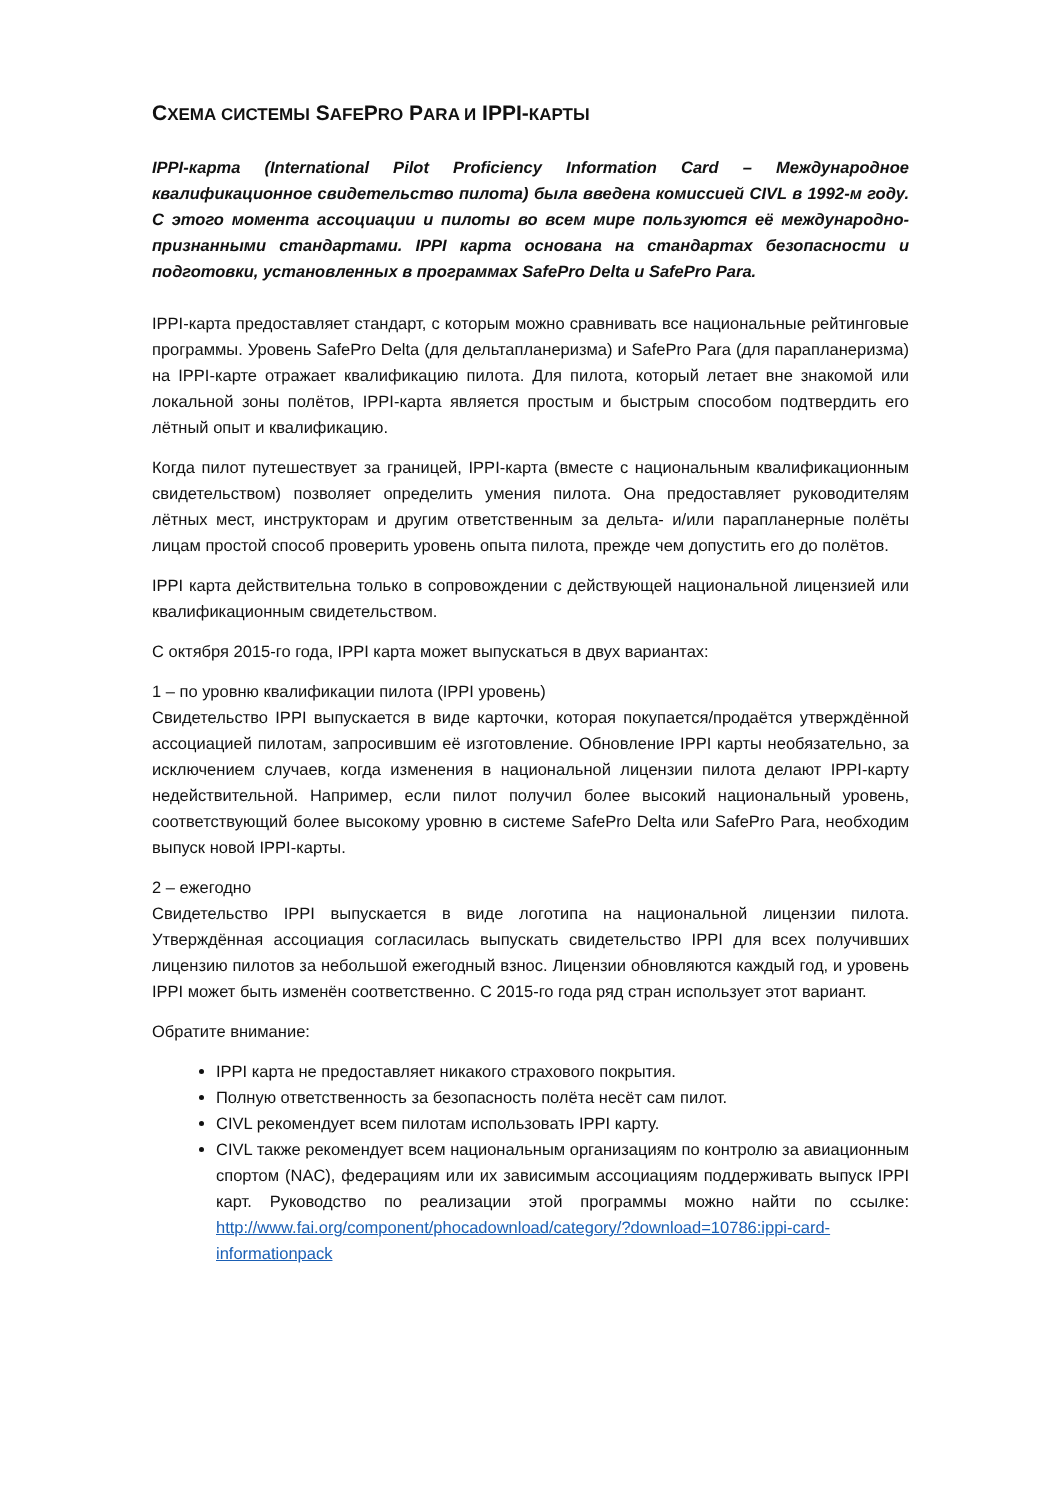СХЕМА СИСТЕМЫ SAFEPRO PARA И IPPI-КАРТЫ
IPPI-карта (International Pilot Proficiency Information Card – Международное квалификационное свидетельство пилота) была введена комиссией CIVL в 1992-м году. С этого момента ассоциации и пилоты во всем мире пользуются её международно-признанными стандартами. IPPI карта основана на стандартах безопасности и подготовки, установленных в программах SafePro Delta и SafePro Para.
IPPI-карта предоставляет стандарт, с которым можно сравнивать все национальные рейтинговые программы. Уровень SafePro Delta (для дельтапланеризма) и SafePro Para (для парапланеризма) на IPPI-карте отражает квалификацию пилота. Для пилота, который летает вне знакомой или локальной зоны полётов, IPPI-карта является простым и быстрым способом подтвердить его лётный опыт и квалификацию.
Когда пилот путешествует за границей, IPPI-карта (вместе с национальным квалификационным свидетельством) позволяет определить умения пилота. Она предоставляет руководителям лётных мест, инструкторам и другим ответственным за дельта- и/или парапланерные полёты лицам простой способ проверить уровень опыта пилота, прежде чем допустить его до полётов.
IPPI карта действительна только в сопровождении с действующей национальной лицензией или квалификационным свидетельством.
С октября 2015-го года, IPPI карта может выпускаться в двух вариантах:
1 – по уровню квалификации пилота (IPPI уровень)
Свидетельство IPPI выпускается в виде карточки, которая покупается/продаётся утверждённой ассоциацией пилотам, запросившим её изготовление. Обновление IPPI карты необязательно, за исключением случаев, когда изменения в национальной лицензии пилота делают IPPI-карту недействительной. Например, если пилот получил более высокий национальный уровень, соответствующий более высокому уровню в системе SafePro Delta или SafePro Para, необходим выпуск новой IPPI-карты.
2 – ежегодно
Свидетельство IPPI выпускается в виде логотипа на национальной лицензии пилота. Утверждённая ассоциация согласилась выпускать свидетельство IPPI для всех получивших лицензию пилотов за небольшой ежегодный взнос. Лицензии обновляются каждый год, и уровень IPPI может быть изменён соответственно. С 2015-го года ряд стран использует этот вариант.
Обратите внимание:
IPPI карта не предоставляет никакого страхового покрытия.
Полную ответственность за безопасность полёта несёт сам пилот.
CIVL рекомендует всем пилотам использовать IPPI карту.
CIVL также рекомендует всем национальным организациям по контролю за авиационным спортом (NAC), федерациям или их зависимым ассоциациям поддерживать выпуск IPPI карт. Руководство по реализации этой программы можно найти по ссылке: http://www.fai.org/component/phocadownload/category/?download=10786:ippi-card-informationpack